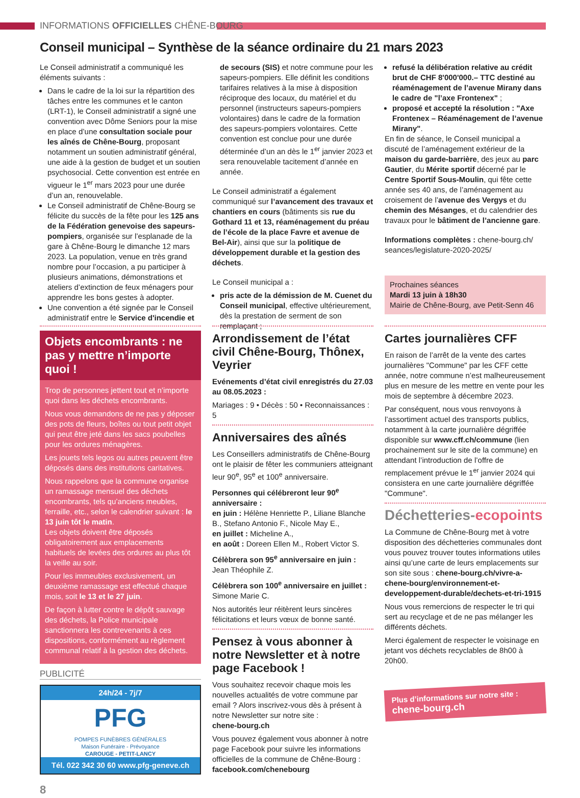INFORMATIONS OFFICIELLES CHÊNE-BOURG
Conseil municipal – Synthèse de la séance ordinaire du 21 mars 2023
Le Conseil administratif a communiqué les éléments suivants :
Dans le cadre de la loi sur la répartition des tâches entre les communes et le canton (LRT-1), le Conseil administratif a signé une convention avec Dôme Seniors pour la mise en place d’une consultation sociale pour les aînés de Chêne-Bourg, proposant notamment un soutien administratif général, une aide à la gestion de budget et un soutien psychosocial. Cette convention est entrée en vigueur le 1<sup>er</sup> mars 2023 pour une durée d’un an, renouvelable.
Le Conseil administratif de Chêne-Bourg se félicite du succès de la fête pour les 125 ans de la Fédération genevoise des sapeurs-pompiers, organisée sur l’esplanade de la gare à Chêne-Bourg le dimanche 12 mars 2023. La population, venue en très grand nombre pour l’occasion, a pu participer à plusieurs animations, démonstrations et ateliers d’extinction de feux ménagers pour apprendre les bons gestes à adopter.
Une convention a été signée par le Conseil administratif entre le Service d'incendie et
de secours (SIS) et notre commune pour les sapeurs-pompiers. Elle définit les conditions tarifaires relatives à la mise à disposition réciproque des locaux, du matériel et du personnel (instructeurs sapeurs-pompiers volontaires) dans le cadre de la formation des sapeurs-pompiers volontaires. Cette convention est conclue pour une durée déterminée d’un an dès le 1<sup>er</sup> janvier 2023 et sera renouvelable tacitement d’année en année.
Le Conseil administratif a également communiqué sur l’avancement des travaux et chantiers en cours (bâtiments sis rue du Gothard 11 et 13, réaménagement du préau de l’école de la place Favre et avenue de Bel-Air), ainsi que sur la politique de développement durable et la gestion des déchets.
Le Conseil municipal a :
pris acte de la démission de M. Cuenet du Conseil municipal, effective ultérieurement, dès la prestation de serment de son remplaçant ;
refusé la délibération relative au crédit brut de CHF 8'000'000.– TTC destiné au réaménagement de l’avenue Mirany dans le cadre de "l’axe Frontenex" ;
proposé et accepté la résolution : "Axe Frontenex – Réaménagement de l’avenue Mirany".
En fin de séance, le Conseil municipal a discuté de l’aménagement extérieur de la maison du garde-barrière, des jeux au parc Gautier, du Mérite sportif décerné par le Centre Sportif Sous-Moulin, qui fête cette année ses 40 ans, de l’aménagement au croisement de l’avenue des Vergys et du chemin des Mésanges, et du calendrier des travaux pour le bâtiment de l’ancienne gare.
Informations complètes : chene-bourg.ch/ seances/legislature-2020-2025/
Prochaines séances
Mardi 13 juin à 18h30
Mairie de Chêne-Bourg, ave Petit-Senn 46
Objets encombrants : ne pas y mettre n’importe quoi !
Trop de personnes jettent tout et n’importe quoi dans les déchets encombrants.
Nous vous demandons de ne pas y déposer des pots de fleurs, boîtes ou tout petit objet qui peut être jeté dans les sacs poubelles pour les ordures ménagères.
Les jouets tels legos ou autres peuvent être déposés dans des institutions caritatives.
Nous rappelons que la commune organise un ramassage mensuel des déchets encombrants, tels qu’anciens meubles, ferraille, etc., selon le calendrier suivant : le 13 juin tôt le matin.
Les objets doivent être déposés obligatoirement aux emplacements habituels de levées des ordures au plus tôt la veille au soir.
Pour les immeubles exclusivement, un deuxième ramassage est effectué chaque mois, soit le 13 et le 27 juin.
De façon à lutter contre le dépôt sauvage des déchets, la Police municipale sanctionnera les contrevenants à ces dispositions, conformément au règlement communal relatif à la gestion des déchets.
PUBLICITÉ
24h/24 - 7j/7
PFG
POMPES FUNÈBRES GÉNÉRALES
Maison Funéraire - Prévoyance
CAROUGE - PETIT-LANCY
Tél. 022 342 30 60 www.pfg-geneve.ch
8
Arrondissement de l’état civil Chêne-Bourg, Thônex, Veyrier
Evénements d’état civil enregistrés du 27.03 au 08.05.2023 :
Mariages : 9 • Décès : 50 • Reconnaissances : 5
Anniversaires des aînés
Les Conseillers administratifs de Chêne-Bourg ont le plaisir de fêter les communiers atteignant leur 90<sup>e</sup>, 95<sup>e</sup> et 100<sup>e</sup> anniversaire.
Personnes qui célébreront leur 90<sup>e</sup> anniversaire :
en juin : Hélène Henriette P., Liliane Blanche B., Stefano Antonio F., Nicole May E.,
en juillet : Micheline A.,
en août : Doreen Ellen M., Robert Victor S.
Célèbrera son 95<sup>e</sup> anniversaire en juin :
Jean Théophile Z.
Célèbrera son 100<sup>e</sup> anniversaire en juillet :
Simone Marie C.
Nos autorités leur réitèrent leurs sincères félicitations et leurs vœux de bonne santé.
Pensez à vous abonner à notre Newsletter et à notre page Facebook !
Vous souhaitez recevoir chaque mois les nouvelles actualités de votre commune par email ? Alors inscrivez-vous dès à présent à notre Newsletter sur notre site :
chene-bourg.ch
Vous pouvez également vous abonner à notre page Facebook pour suivre les informations officielles de la commune de Chêne-Bourg :
facebook.com/chenebourg
Cartes journalières CFF
En raison de l’arrêt de la vente des cartes journalières "Commune" par les CFF cette année, notre commune n’est malheureusement plus en mesure de les mettre en vente pour les mois de septembre à décembre 2023.
Par conséquent, nous vous renvoyons à l’assortiment actuel des transports publics, notamment à la carte journalière dégriffée disponible sur www.cff.ch/commune (lien prochainement sur le site de la commune) en attendant l’introduction de l’offre de remplacement prévue le 1<sup>er</sup> janvier 2024 qui consistera en une carte journalière dégriffée "Commune".
Déchetteries-ecopoints
La Commune de Chêne-Bourg met à votre disposition des déchetteries communales dont vous pouvez trouver toutes informations utiles ainsi qu’une carte de leurs emplacements sur son site sous : chene-bourg.ch/vivre-a-chene-bourg/environnement-et-developpement-durable/dechets-et-tri-1915
Nous vous remercions de respecter le tri qui sert au recyclage et de ne pas mélanger les différents déchets.
Merci également de respecter le voisinage en jetant vos déchets recyclables de 8h00 à 20h00.
Plus d’informations sur notre site :
chene-bourg.ch